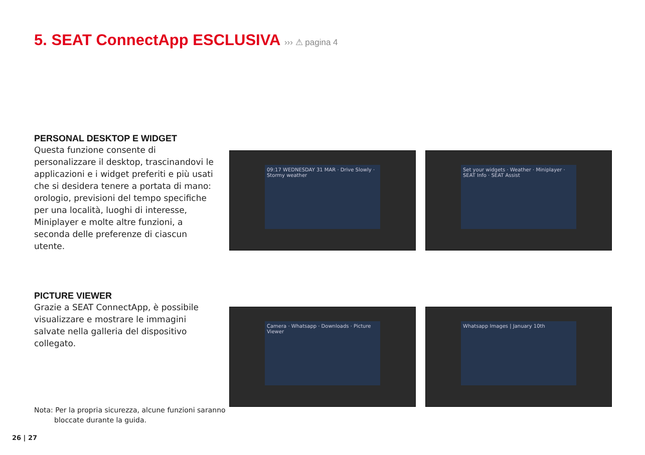5. SEAT ConnectApp ESCLUSIVA ››› ⚠ pagina 4
PERSONAL DESKTOP E WIDGET
Questa funzione consente di personalizzare il desktop, trascinandovi le applicazioni e i widget preferiti e più usati che si desidera tenere a portata di mano: orologio, previsioni del tempo specifiche per una località, luoghi di interesse, Miniplayer e molte altre funzioni, a seconda delle preferenze di ciascun utente.
PICTURE VIEWER
Grazie a SEAT ConnectApp, è possibile visualizzare e mostrare le immagini salvate nella galleria del dispositivo collegato.
09:17 WEDNESDAY 31 MAR · Drive Slowly · Stormy weather
Set your widgets · Weather · Miniplayer · SEAT Info · SEAT Assist
Camera · Whatsapp · Downloads · Picture Viewer
Whatsapp Images | January 10th
Nota: Per la propria sicurezza, alcune funzioni saranno
bloccate durante la guida.
26 | 27